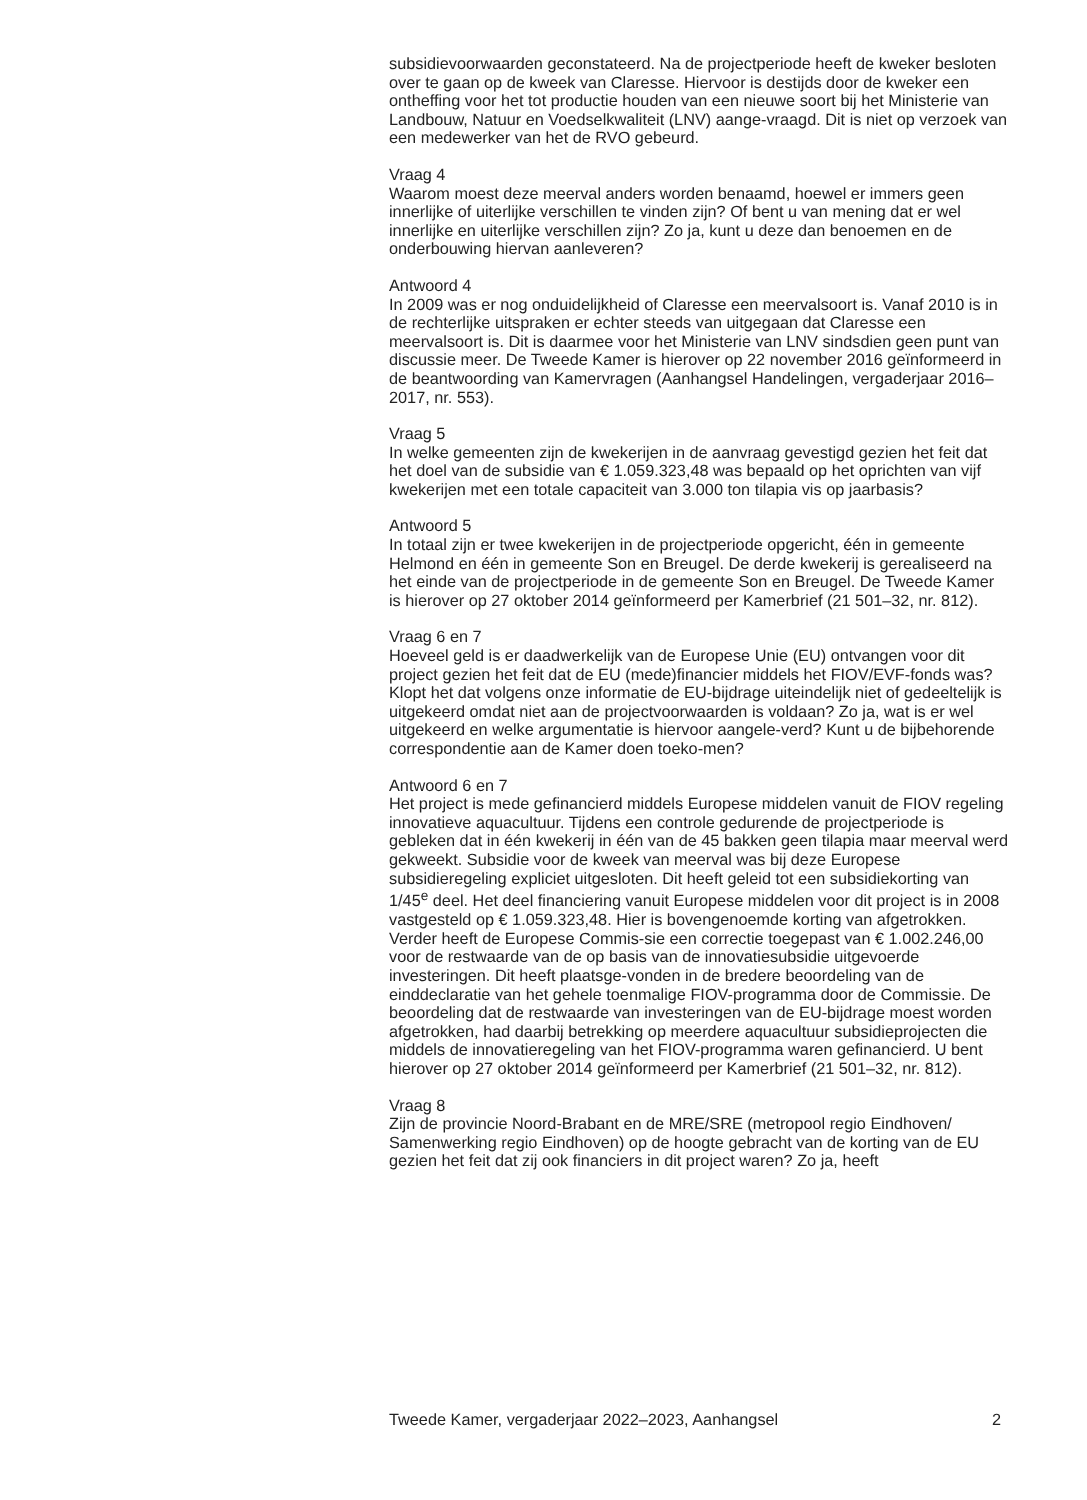subsidievoorwaarden geconstateerd. Na de projectperiode heeft de kweker besloten over te gaan op de kweek van Claresse. Hiervoor is destijds door de kweker een ontheffing voor het tot productie houden van een nieuwe soort bij het Ministerie van Landbouw, Natuur en Voedselkwaliteit (LNV) aange-vraagd. Dit is niet op verzoek van een medewerker van het de RVO gebeurd.
Vraag 4
Waarom moest deze meerval anders worden benaamd, hoewel er immers geen innerlijke of uiterlijke verschillen te vinden zijn? Of bent u van mening dat er wel innerlijke en uiterlijke verschillen zijn? Zo ja, kunt u deze dan benoemen en de onderbouwing hiervan aanleveren?
Antwoord 4
In 2009 was er nog onduidelijkheid of Claresse een meervalsoort is. Vanaf 2010 is in de rechterlijke uitspraken er echter steeds van uitgegaan dat Claresse een meervalsoort is. Dit is daarmee voor het Ministerie van LNV sindsdien geen punt van discussie meer. De Tweede Kamer is hierover op 22 november 2016 geïnformeerd in de beantwoording van Kamervragen (Aanhangsel Handelingen, vergaderjaar 2016–2017, nr. 553).
Vraag 5
In welke gemeenten zijn de kwekerijen in de aanvraag gevestigd gezien het feit dat het doel van de subsidie van € 1.059.323,48 was bepaald op het oprichten van vijf kwekerijen met een totale capaciteit van 3.000 ton tilapia vis op jaarbasis?
Antwoord 5
In totaal zijn er twee kwekerijen in de projectperiode opgericht, één in gemeente Helmond en één in gemeente Son en Breugel. De derde kwekerij is gerealiseerd na het einde van de projectperiode in de gemeente Son en Breugel. De Tweede Kamer is hierover op 27 oktober 2014 geïnformeerd per Kamerbrief (21 501–32, nr. 812).
Vraag 6 en 7
Hoeveel geld is er daadwerkelijk van de Europese Unie (EU) ontvangen voor dit project gezien het feit dat de EU (mede)financier middels het FIOV/EVF-fonds was?
Klopt het dat volgens onze informatie de EU-bijdrage uiteindelijk niet of gedeeltelijk is uitgekeerd omdat niet aan de projectvoorwaarden is voldaan? Zo ja, wat is er wel uitgekeerd en welke argumentatie is hiervoor aangele-verd? Kunt u de bijbehorende correspondentie aan de Kamer doen toeko-men?
Antwoord 6 en 7
Het project is mede gefinancierd middels Europese middelen vanuit de FIOV regeling innovatieve aquacultuur. Tijdens een controle gedurende de projectperiode is gebleken dat in één kwekerij in één van de 45 bakken geen tilapia maar meerval werd gekweekt. Subsidie voor de kweek van meerval was bij deze Europese subsidieregeling expliciet uitgesloten. Dit heeft geleid tot een subsidiekorting van 1/45<sup>e</sup> deel. Het deel financiering vanuit Europese middelen voor dit project is in 2008 vastgesteld op € 1.059.323,48. Hier is bovengenoemde korting van afgetrokken. Verder heeft de Europese Commis-sie een correctie toegepast van € 1.002.246,00 voor de restwaarde van de op basis van de innovatiesubsidie uitgevoerde investeringen. Dit heeft plaatsge-vonden in de bredere beoordeling van de einddeclaratie van het gehele toenmalige FIOV-programma door de Commissie. De beoordeling dat de restwaarde van investeringen van de EU-bijdrage moest worden afgetrokken, had daarbij betrekking op meerdere aquacultuur subsidieprojecten die middels de innovatieregeling van het FIOV-programma waren gefinancierd. U bent hierover op 27 oktober 2014 geïnformeerd per Kamerbrief (21 501–32, nr. 812).
Vraag 8
Zijn de provincie Noord-Brabant en de MRE/SRE (metropool regio Eindhoven/ Samenwerking regio Eindhoven) op de hoogte gebracht van de korting van de EU gezien het feit dat zij ook financiers in dit project waren? Zo ja, heeft
Tweede Kamer, vergaderjaar 2022–2023, Aanhangsel 2